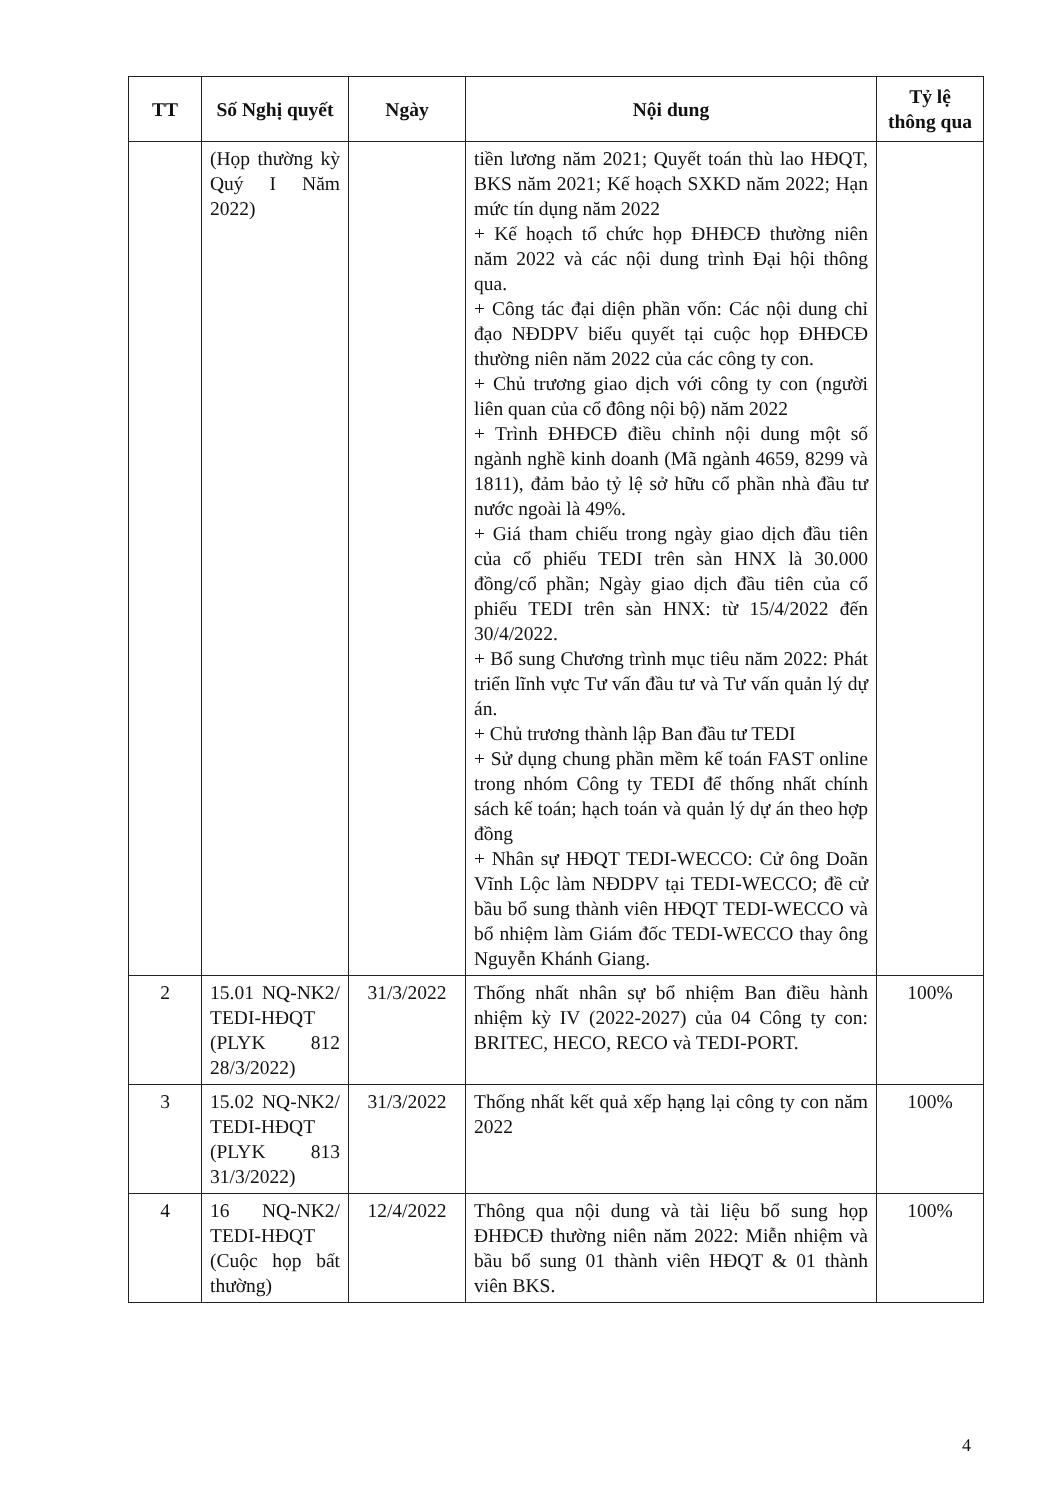| TT | Số Nghị quyết | Ngày | Nội dung | Tỷ lệ thông qua |
| --- | --- | --- | --- | --- |
| | (Họp thường kỳ Quý I Năm 2022) | | tiền lương năm 2021; Quyết toán thù lao HĐQT, BKS năm 2021; Kế hoạch SXKD năm 2022; Hạn mức tín dụng năm 2022 + Kế hoạch tổ chức họp ĐHĐCĐ thường niên năm 2022 và các nội dung trình Đại hội thông qua. + Công tác đại diện phần vốn: Các nội dung chỉ đạo NĐDPV biểu quyết tại cuộc họp ĐHĐCĐ thường niên năm 2022 của các công ty con. + Chủ trương giao dịch với công ty con (người liên quan của cổ đông nội bộ) năm 2022 + Trình ĐHĐCĐ điều chỉnh nội dung một số ngành nghề kinh doanh (Mã ngành 4659, 8299 và 1811), đảm bảo tỷ lệ sở hữu cổ phần nhà đầu tư nước ngoài là 49%. + Giá tham chiếu trong ngày giao dịch đầu tiên của cổ phiếu TEDI trên sàn HNX là 30.000 đồng/cổ phần; Ngày giao dịch đầu tiên của cổ phiếu TEDI trên sàn HNX: từ 15/4/2022 đến 30/4/2022. + Bổ sung Chương trình mục tiêu năm 2022: Phát triển lĩnh vực Tư vấn đầu tư và Tư vấn quản lý dự án. + Chủ trương thành lập Ban đầu tư TEDI + Sử dụng chung phần mềm kế toán FAST online trong nhóm Công ty TEDI để thống nhất chính sách kế toán; hạch toán và quản lý dự án theo hợp đồng + Nhân sự HĐQT TEDI-WECCO: Cử ông Doãn Vĩnh Lộc làm NĐDPV tại TEDI-WECCO; đề cử bầu bổ sung thành viên HĐQT TEDI-WECCO và bổ nhiệm làm Giám đốc TEDI-WECCO thay ông Nguyễn Khánh Giang. | |
| 2 | 15.01 NQ-NK2/ TEDI-HĐQT (PLYK 812 28/3/2022) | 31/3/2022 | Thống nhất nhân sự bổ nhiệm Ban điều hành nhiệm kỳ IV (2022-2027) của 04 Công ty con: BRITEC, HECO, RECO và TEDI-PORT. | 100% |
| 3 | 15.02 NQ-NK2/ TEDI-HĐQT (PLYK 813 31/3/2022) | 31/3/2022 | Thống nhất kết quả xếp hạng lại công ty con năm 2022 | 100% |
| 4 | 16 NQ-NK2/ TEDI-HĐQT (Cuộc họp bất thường) | 12/4/2022 | Thông qua nội dung và tài liệu bổ sung họp ĐHĐCĐ thường niên năm 2022: Miễn nhiệm và bầu bổ sung 01 thành viên HĐQT & 01 thành viên BKS. | 100% |
4